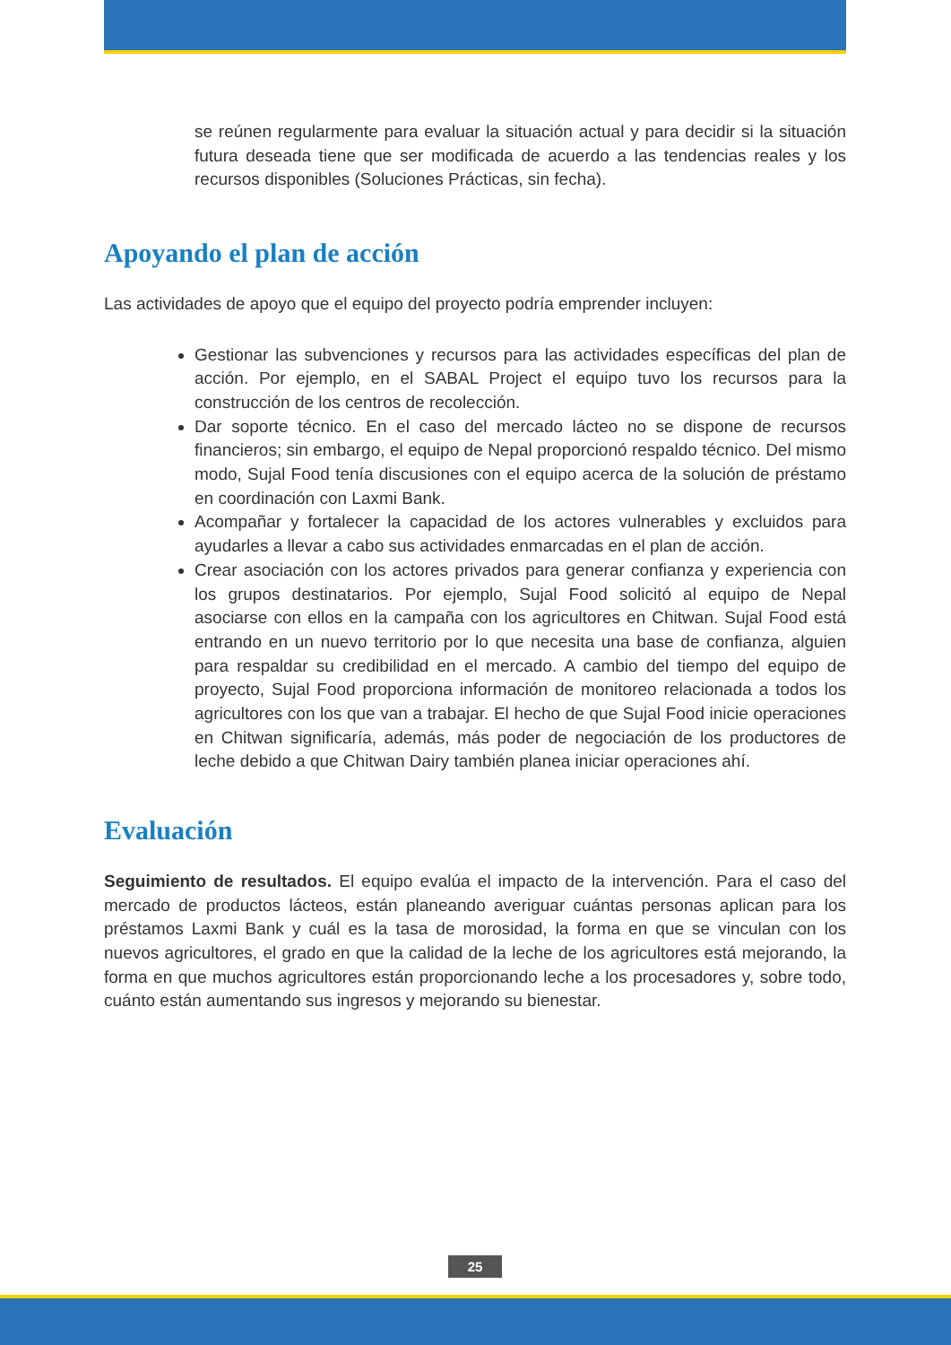se reúnen regularmente para evaluar la situación actual y para decidir si la situación futura deseada tiene que ser modificada de acuerdo a las tendencias reales y los recursos disponibles (Soluciones Prácticas, sin fecha).
Apoyando el plan de acción
Las actividades de apoyo que el equipo del proyecto podría emprender incluyen:
Gestionar las subvenciones y recursos para las actividades específicas del plan de acción. Por ejemplo, en el SABAL Project el equipo tuvo los recursos para la construcción de los centros de recolección.
Dar soporte técnico. En el caso del mercado lácteo no se dispone de recursos financieros; sin embargo, el equipo de Nepal proporcionó respaldo técnico. Del mismo modo, Sujal Food tenía discusiones con el equipo acerca de la solución de préstamo en coordinación con Laxmi Bank.
Acompañar y fortalecer la capacidad de los actores vulnerables y excluidos para ayudarles a llevar a cabo sus actividades enmarcadas en el plan de acción.
Crear asociación con los actores privados para generar confianza y experiencia con los grupos destinatarios. Por ejemplo, Sujal Food solicitó al equipo de Nepal asociarse con ellos en la campaña con los agricultores en Chitwan. Sujal Food está entrando en un nuevo territorio por lo que necesita una base de confianza, alguien para respaldar su credibilidad en el mercado. A cambio del tiempo del equipo de proyecto, Sujal Food proporciona información de monitoreo relacionada a todos los agricultores con los que van a trabajar. El hecho de que Sujal Food inicie operaciones en Chitwan significaría, además, más poder de negociación de los productores de leche debido a que Chitwan Dairy también planea iniciar operaciones ahí.
Evaluación
Seguimiento de resultados. El equipo evalúa el impacto de la intervención. Para el caso del mercado de productos lácteos, están planeando averiguar cuántas personas aplican para los préstamos Laxmi Bank y cuál es la tasa de morosidad, la forma en que se vinculan con los nuevos agricultores, el grado en que la calidad de la leche de los agricultores está mejorando, la forma en que muchos agricultores están proporcionando leche a los procesadores y, sobre todo, cuánto están aumentando sus ingresos y mejorando su bienestar.
25